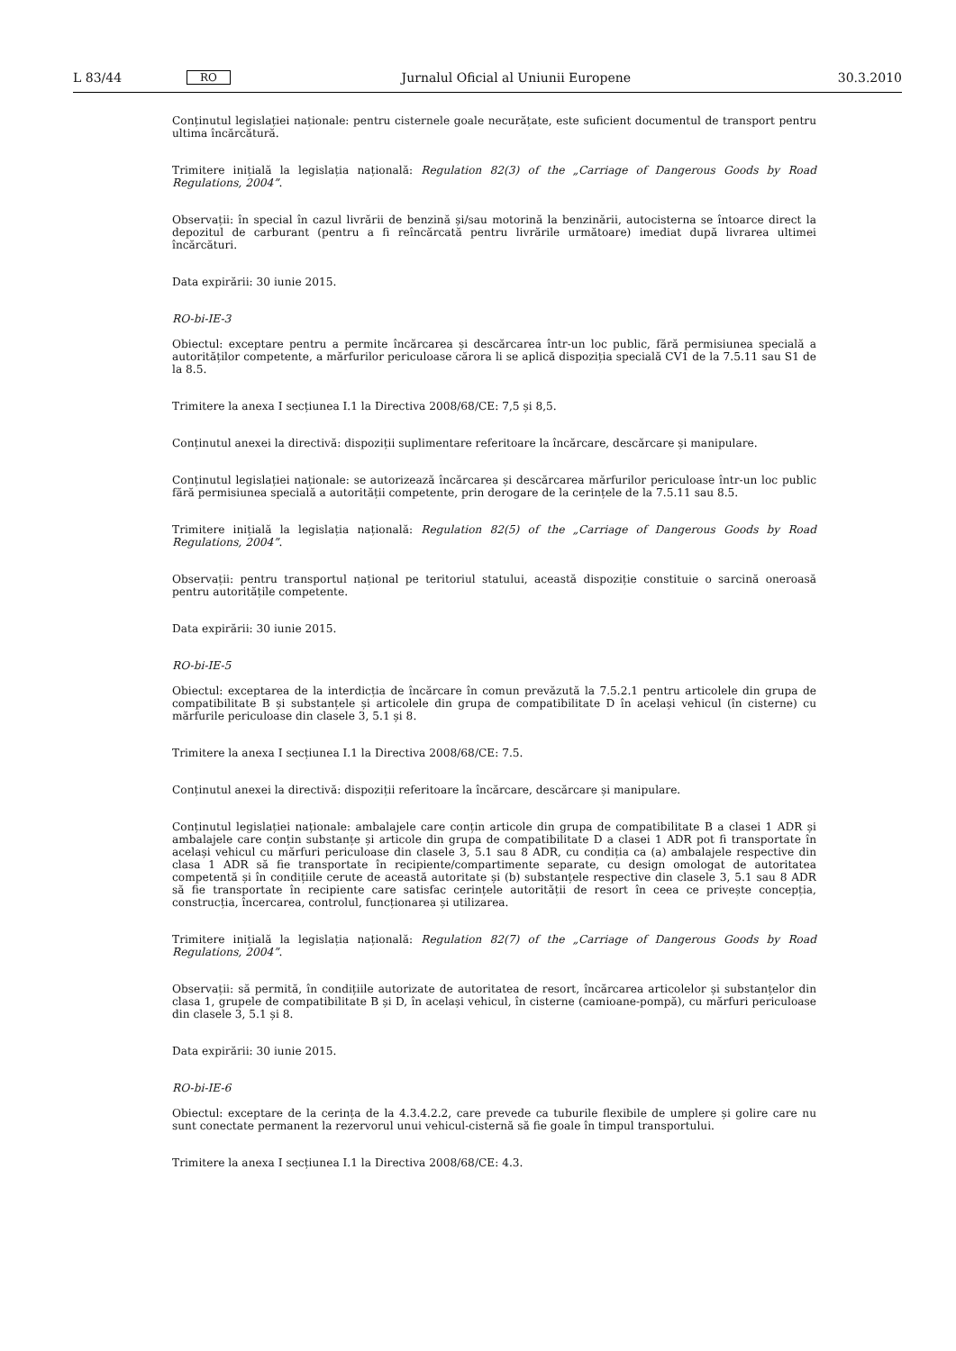L 83/44 RO Jurnalul Oficial al Uniunii Europene 30.3.2010
Conținutul legislației naționale: pentru cisternele goale necurățate, este suficient documentul de transport pentru ultima încărcătură.
Trimitere inițială la legislația națională: Regulation 82(3) of the „Carriage of Dangerous Goods by Road Regulations, 2004”.
Observații: în special în cazul livrării de benzină și/sau motorină la benzinării, autocisterna se întoarce direct la depozitul de carburant (pentru a fi reîncărcată pentru livrările următoare) imediat după livrarea ultimei încărcături.
Data expirării: 30 iunie 2015.
RO-bi-IE-3
Obiectul: exceptare pentru a permite încărcarea și descărcarea într-un loc public, fără permisiunea specială a autori­tăților competente, a mărfurilor periculoase cărora li se aplică dispoziția specială CV1 de la 7.5.11 sau S1 de la 8.5.
Trimitere la anexa I secțiunea I.1 la Directiva 2008/68/CE: 7,5 și 8,5.
Conținutul anexei la directivă: dispoziții suplimentare referitoare la încărcare, descărcare și manipulare.
Conținutul legislației naționale: se autorizează încărcarea și descărcarea mărfurilor periculoase într-un loc public fără permisiunea specială a autorității competente, prin derogare de la cerințele de la 7.5.11 sau 8.5.
Trimitere inițială la legislația națională: Regulation 82(5) of the „Carriage of Dangerous Goods by Road Regulations, 2004”.
Observații: pentru transportul național pe teritoriul statului, această dispoziție constituie o sarcină oneroasă pentru autoritățile competente.
Data expirării: 30 iunie 2015.
RO-bi-IE-5
Obiectul: exceptarea de la interdicția de încărcare în comun prevăzută la 7.5.2.1 pentru articolele din grupa de compatibilitate B și substanțele și articolele din grupa de compatibilitate D în același vehicul (în cisterne) cu mărfurile periculoase din clasele 3, 5.1 și 8.
Trimitere la anexa I secțiunea I.1 la Directiva 2008/68/CE: 7.5.
Conținutul anexei la directivă: dispoziții referitoare la încărcare, descărcare și manipulare.
Conținutul legislației naționale: ambalajele care conțin articole din grupa de compatibilitate B a clasei 1 ADR și ambalajele care conțin substanțe și articole din grupa de compatibilitate D a clasei 1 ADR pot fi transportate în același vehicul cu mărfuri periculoase din clasele 3, 5.1 sau 8 ADR, cu condiția ca (a) ambalajele respective din clasa 1 ADR să fie transportate în recipiente/compartimente separate, cu design omologat de autoritatea competentă și în condițiile cerute de această autoritate și (b) substanțele respective din clasele 3, 5.1 sau 8 ADR să fie transportate în recipiente care satisfac cerințele autorității de resort în ceea ce privește concepția, construcția, încercarea, controlul, funcționarea și utilizarea.
Trimitere inițială la legislația națională: Regulation 82(7) of the „Carriage of Dangerous Goods by Road Regulations, 2004”.
Observații: să permită, în condițiile autorizate de autoritatea de resort, încărcarea articolelor și substanțelor din clasa 1, grupele de compatibilitate B și D, în același vehicul, în cisterne (camioane-pompă), cu mărfuri periculoase din clasele 3, 5.1 și 8.
Data expirării: 30 iunie 2015.
RO-bi-IE-6
Obiectul: exceptare de la cerința de la 4.3.4.2.2, care prevede ca tuburile flexibile de umplere și golire care nu sunt conectate permanent la rezervorul unui vehicul-cisternă să fie goale în timpul transportului.
Trimitere la anexa I secțiunea I.1 la Directiva 2008/68/CE: 4.3.